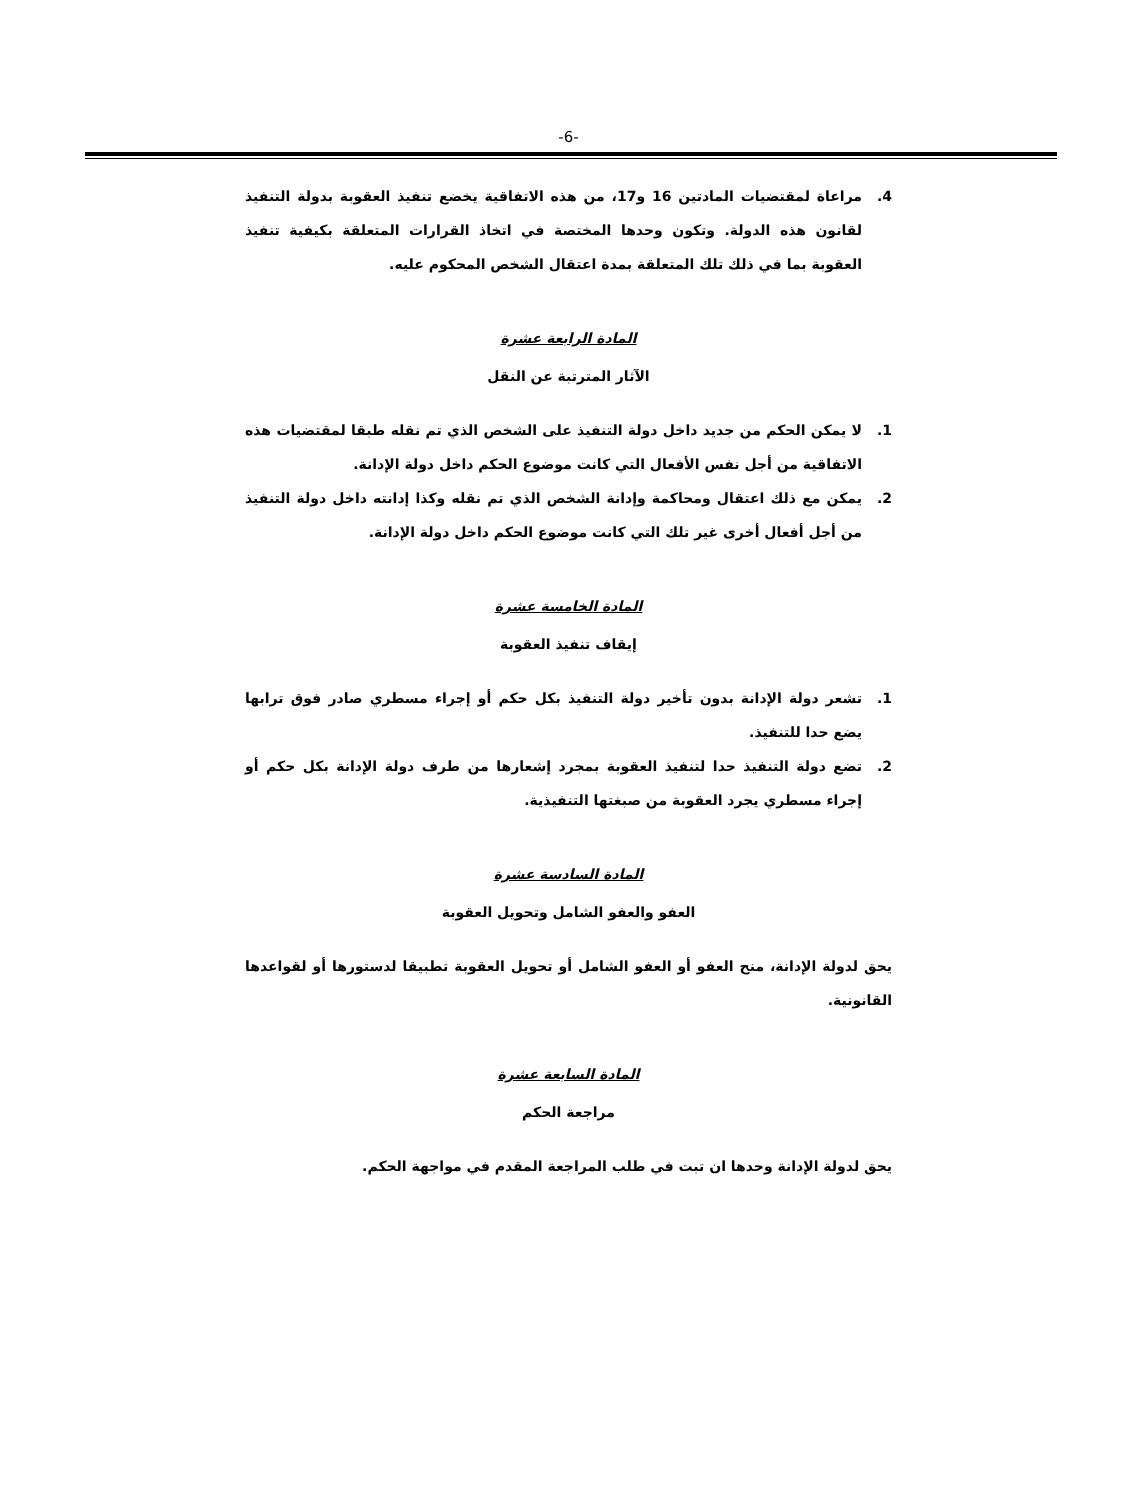-6-
4. مراعاة لمقتضيات المادتين 16 و17، من هذه الاتفاقية يخضع تنفيذ العقوبة بدولة التنفيذ لقانون هذه الدولة. وتكون وحدها المختصة في اتخاذ القرارات المتعلقة بكيفية تنفيذ العقوبة بما في ذلك تلك المتعلقة بمدة اعتقال الشخص المحكوم عليه.
المادة الرابعة عشرة
الآثار المترتبة عن النقل
1. لا يمكن الحكم من جديد داخل دولة التنفيذ على الشخص الذي تم نقله طبقا لمقتضيات هذه الاتفاقية من أجل نفس الأفعال التي كانت موضوع الحكم داخل دولة الإدانة.
2. يمكن مع ذلك اعتقال ومحاكمة وإدانة الشخص الذي تم نقله وكذا إدانته داخل دولة التنفيذ من أجل أفعال أخرى غير تلك التي كانت موضوع الحكم داخل دولة الإدانة.
المادة الخامسة عشرة
إيقاف تنفيذ العقوبة
1. تشعر دولة الإدانة بدون تأخير دولة التنفيذ بكل حكم أو إجراء مسطري صادر فوق ترابها يضع حدا للتنفيذ.
2. تضع دولة التنفيذ حدا لتنفيذ العقوبة بمجرد إشعارها من طرف دولة الإدانة بكل حكم أو إجراء مسطري يجرد العقوبة من صبغتها التنفيذية.
المادة السادسة عشرة
العفو والعفو الشامل وتحويل العقوبة
يحق لدولة الإدانة، منح العفو أو العفو الشامل أو تحويل العقوبة تطبيقا لدستورها أو لقواعدها القانونية.
المادة السابعة عشرة
مراجعة الحكم
يحق لدولة الإدانة وحدها ان تبت في طلب المراجعة المقدم في مواجهة الحكم.